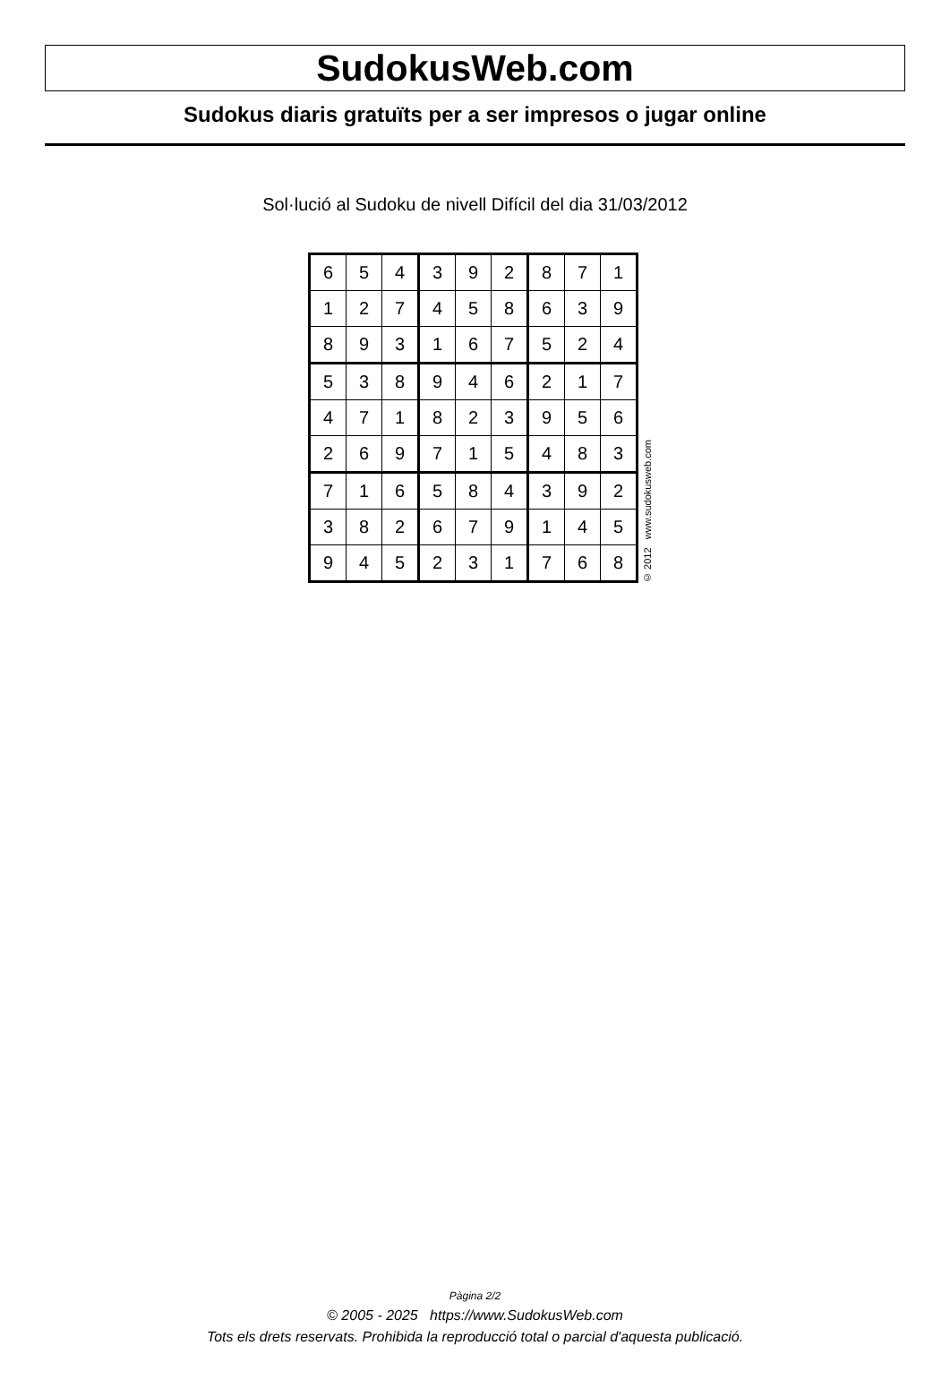SudokusWeb.com
Sudokus diaris gratuïts per a ser impresos o jugar online
Sol·lució al Sudoku de nivell Difícil del dia 31/03/2012
| 6 | 5 | 4 | 3 | 9 | 2 | 8 | 7 | 1 |
| 1 | 2 | 7 | 4 | 5 | 8 | 6 | 3 | 9 |
| 8 | 9 | 3 | 1 | 6 | 7 | 5 | 2 | 4 |
| 5 | 3 | 8 | 9 | 4 | 6 | 2 | 1 | 7 |
| 4 | 7 | 1 | 8 | 2 | 3 | 9 | 5 | 6 |
| 2 | 6 | 9 | 7 | 1 | 5 | 4 | 8 | 3 |
| 7 | 1 | 6 | 5 | 8 | 4 | 3 | 9 | 2 |
| 3 | 8 | 2 | 6 | 7 | 9 | 1 | 4 | 5 |
| 9 | 4 | 5 | 2 | 3 | 1 | 7 | 6 | 8 |
© 2012 www.sudokusweb.com
Pàgina 2/2
© 2005 - 2025 https://www.SudokusWeb.com
Tots els drets reservats. Prohibida la reproducció total o parcial d'aquesta publicació.